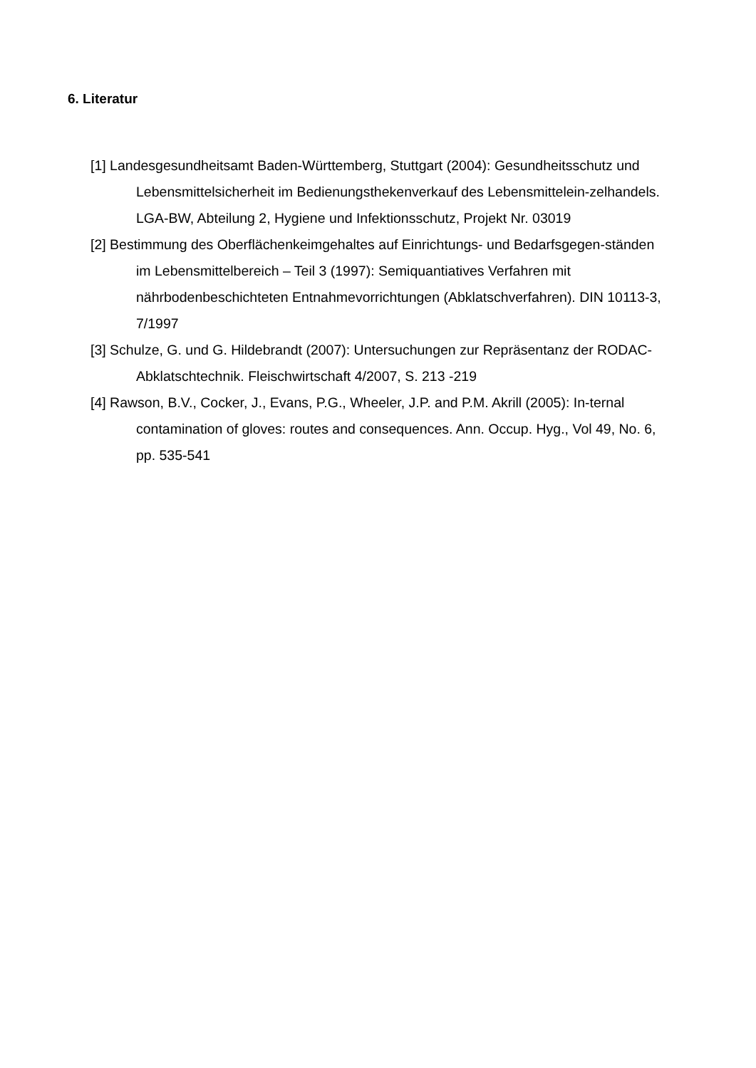6. Literatur
[1] Landesgesundheitsamt Baden-Württemberg, Stuttgart (2004): Gesundheitsschutz und Lebensmittelsicherheit im Bedienungsthekenverkauf des Lebensmittelein-zelhandels. LGA-BW, Abteilung 2, Hygiene und Infektionsschutz, Projekt Nr. 03019
[2] Bestimmung des Oberflächenkeimgehaltes auf Einrichtungs- und Bedarfsgegen-ständen im Lebensmittelbereich – Teil 3 (1997): Semiquantiatives Verfahren mit nährbodenbeschichteten Entnahmevorrichtungen (Abklatschverfahren). DIN 10113-3, 7/1997
[3] Schulze, G. und G. Hildebrandt (2007): Untersuchungen zur Repräsentanz der RODAC-Abklatschtechnik. Fleischwirtschaft 4/2007, S. 213 -219
[4] Rawson, B.V., Cocker, J., Evans, P.G., Wheeler, J.P. and P.M. Akrill (2005): In-ternal contamination of gloves: routes and consequences. Ann. Occup. Hyg., Vol 49, No. 6, pp. 535-541